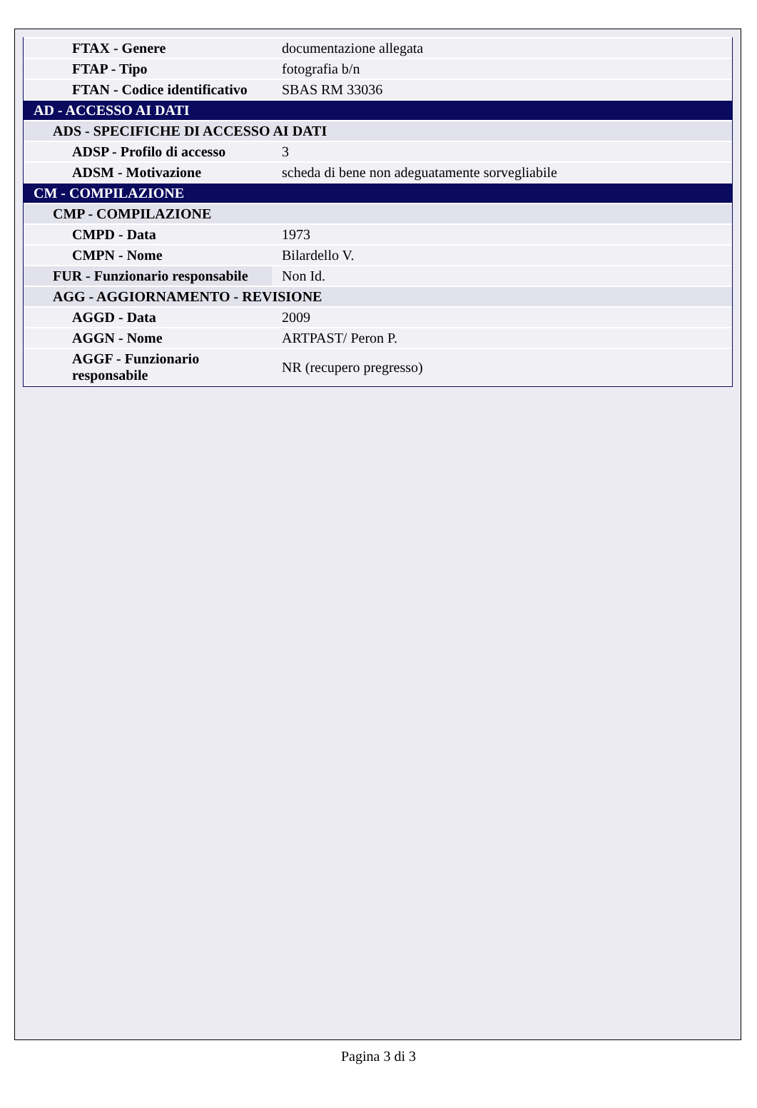| FTAX - Genere | documentazione allegata |
| FTAP - Tipo | fotografia b/n |
| FTAN - Codice identificativo | SBAS RM 33036 |
| AD - ACCESSO AI DATI | |
| ADS - SPECIFICHE DI ACCESSO AI DATI | |
| ADSP - Profilo di accesso | 3 |
| ADSM - Motivazione | scheda di bene non adeguatamente sorvegliabile |
| CM - COMPILAZIONE | |
| CMP - COMPILAZIONE | |
| CMPD - Data | 1973 |
| CMPN - Nome | Bilardello V. |
| FUR - Funzionario responsabile | Non Id. |
| AGG - AGGIORNAMENTO - REVISIONE | |
| AGGD - Data | 2009 |
| AGGN - Nome | ARTPAST/ Peron P. |
| AGGF - Funzionario responsabile | NR (recupero pregresso) |
Pagina 3 di 3